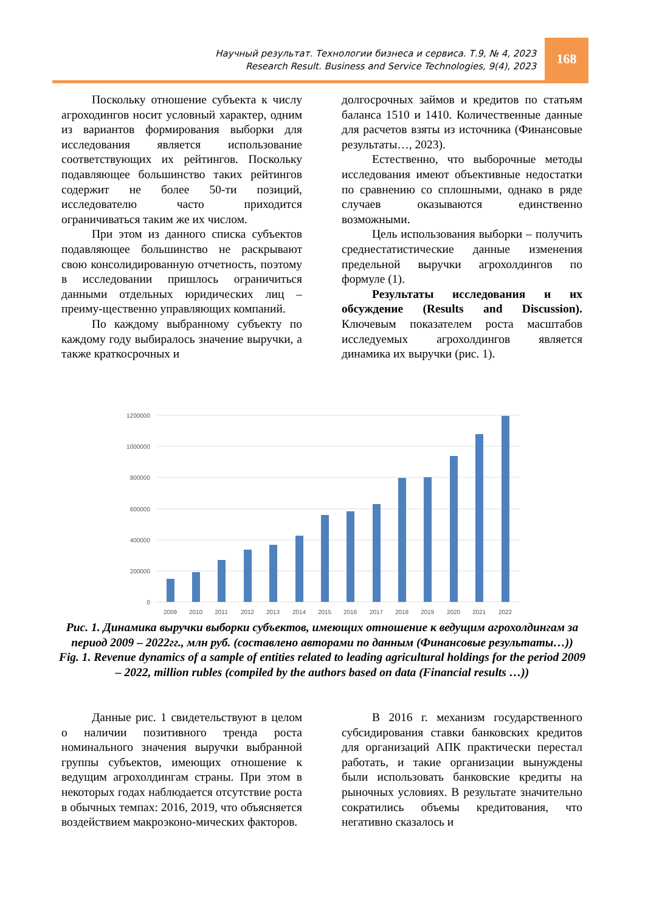Научный результат. Технологии бизнеса и сервиса. Т.9, № 4, 2023
Research Result. Business and Service Technologies, 9(4), 2023
168
Поскольку отношение субъекта к числу агроходингов носит условный характер, одним из вариантов формирования выборки для исследования является использование соответствующих их рейтингов. Поскольку подавляющее большинство таких рейтингов содержит не более 50-ти позиций, исследователю часто приходится ограничиваться таким же их числом.
При этом из данного списка субъектов подавляющее большинство не раскрывают свою консолидированную отчетность, поэтому в исследовании пришлось ограничиться данными отдельных юридических лиц – преиму-щественно управляющих компаний.
По каждому выбранному субъекту по каждому году выбиралось значение выручки, а также краткосрочных и
долгосрочных займов и кредитов по статьям баланса 1510 и 1410. Количественные данные для расчетов взяты из источника (Финансовые результаты…, 2023).
Естественно, что выборочные методы исследования имеют объективные недостатки по сравнению со сплошными, однако в ряде случаев оказываются единственно возможными.
Цель использования выборки – получить среднестатистические данные изменения предельной выручки агрохолдингов по формуле (1).
Результаты исследования и их обсуждение (Results and Discussion). Ключевым показателем роста масштабов исследуемых агрохолдингов является динамика их выручки (рис. 1).
1200000
1000000
800000
600000
400000
200000
0
2009
2010
2011
2012
2013
2014
2015
2016
2017
2018
2019
2020
2021
2022
Рис. 1. Динамика выручки выборки субъектов, имеющих отношение к ведущим агрохолдингам за период 2009 – 2022гг., млн руб. (составлено авторами по данным (Финансовые результаты…))
Fig. 1. Revenue dynamics of a sample of entities related to leading agricultural holdings for the period 2009 – 2022, million rubles (compiled by the authors based on data (Financial results …))
Данные рис. 1 свидетельствуют в целом о наличии позитивного тренда роста номинального значения выручки выбранной группы субъектов, имеющих отношение к ведущим агрохолдингам страны. При этом в некоторых годах наблюдается отсутствие роста в обычных темпах: 2016, 2019, что объясняется воздействием макроэконо-мических факторов.
В 2016 г. механизм государственного субсидирования ставки банковских кредитов для организаций АПК практически перестал работать, и такие организации вынуждены были использовать банковские кредиты на рыночных условиях. В результате значительно сократились объемы кредитования, что негативно сказалось и